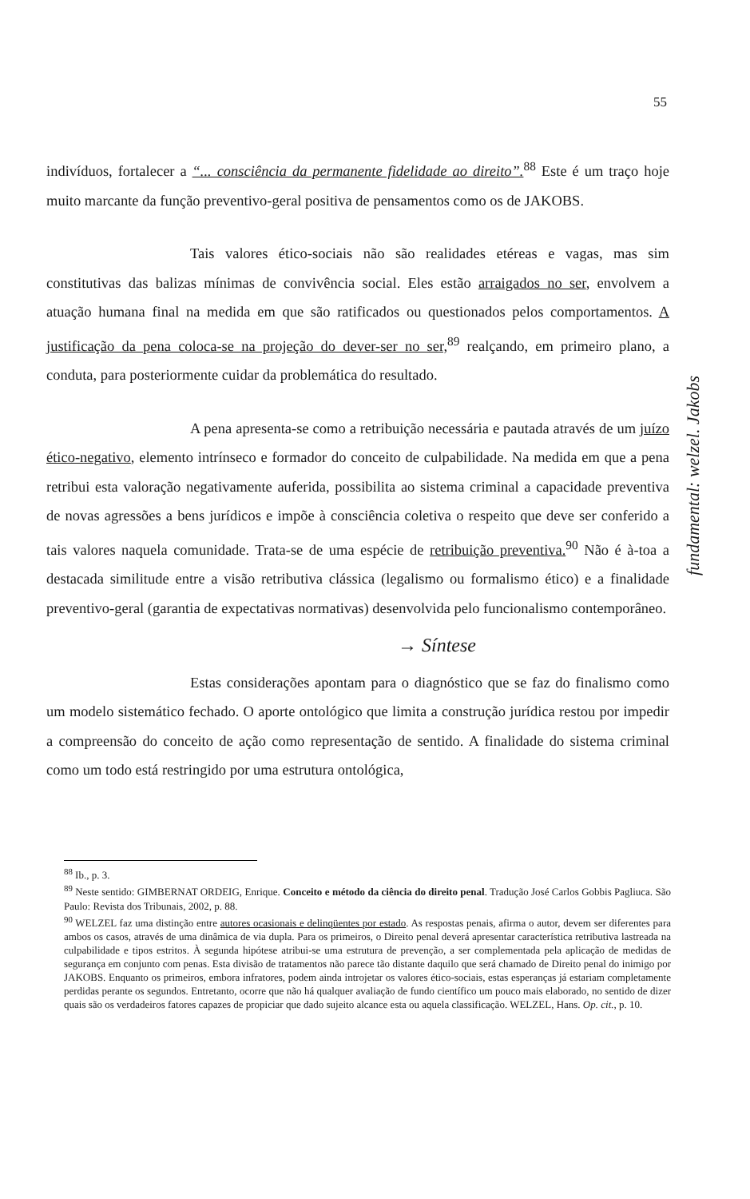55
indivíduos, fortalecer a “... consciência da permanente fidelidade ao direito”.<sup>88</sup> Este é um traço hoje muito marcante da função preventivo-geral positiva de pensamentos como os de JAKOBS.
Tais valores ético-sociais não são realidades etéreas e vagas, mas sim constitutivas das balizas mínimas de convivência social. Eles estão arraigados no ser, envolvem a atuação humana final na medida em que são ratificados ou questionados pelos comportamentos. A justificação da pena coloca-se na projeção do dever-ser no ser,<sup>89</sup> realçando, em primeiro plano, a conduta, para posteriormente cuidar da problemática do resultado.
A pena apresenta-se como a retribuição necessária e pautada através de um juízo ético-negativo, elemento intrínseco e formador do conceito de culpabilidade. Na medida em que a pena retribui esta valoração negativamente auferida, possibilita ao sistema criminal a capacidade preventiva de novas agressões a bens jurídicos e impõe à consciência coletiva o respeito que deve ser conferido a tais valores naquela comunidade. Trata-se de uma espécie de retribuição preventiva.<sup>90</sup> Não é à-toa a destacada similitude entre a visão retributiva clássica (legalismo ou formalismo ético) e a finalidade preventivo-geral (garantia de expectativas normativas) desenvolvida pelo funcionalismo contemporâneo.
→ Síntese
Estas considerações apontam para o diagnóstico que se faz do finalismo como um modelo sistemático fechado. O aporte ontológico que limita a construção jurídica restou por impedir a compreensão do conceito de ação como representação de sentido. A finalidade do sistema criminal como um todo está restringido por uma estrutura ontológica,
fundamental: welzel. Jakobs
<sup>88</sup> Ib., p. 3.
<sup>89</sup> Neste sentido: GIMBERNAT ORDEIG, Enrique. Conceito e método da ciência do direito penal. Tradução José Carlos Gobbis Pagliuca. São Paulo: Revista dos Tribunais, 2002, p. 88.
<sup>90</sup> WELZEL faz uma distinção entre autores ocasionais e delinqüentes por estado. As respostas penais, afirma o autor, devem ser diferentes para ambos os casos, através de uma dinâmica de via dupla. Para os primeiros, o Direito penal deverá apresentar característica retributiva lastreada na culpabilidade e tipos estritos. À segunda hipótese atribui-se uma estrutura de prevenção, a ser complementada pela aplicação de medidas de segurança em conjunto com penas. Esta divisão de tratamentos não parece tão distante daquilo que será chamado de Direito penal do inimigo por JAKOBS. Enquanto os primeiros, embora infratores, podem ainda introjetar os valores ético-sociais, estas esperanças já estariam completamente perdidas perante os segundos. Entretanto, ocorre que não há qualquer avaliação de fundo científico um pouco mais elaborado, no sentido de dizer quais são os verdadeiros fatores capazes de propiciar que dado sujeito alcance esta ou aquela classificação. WELZEL, Hans. Op. cit., p. 10.